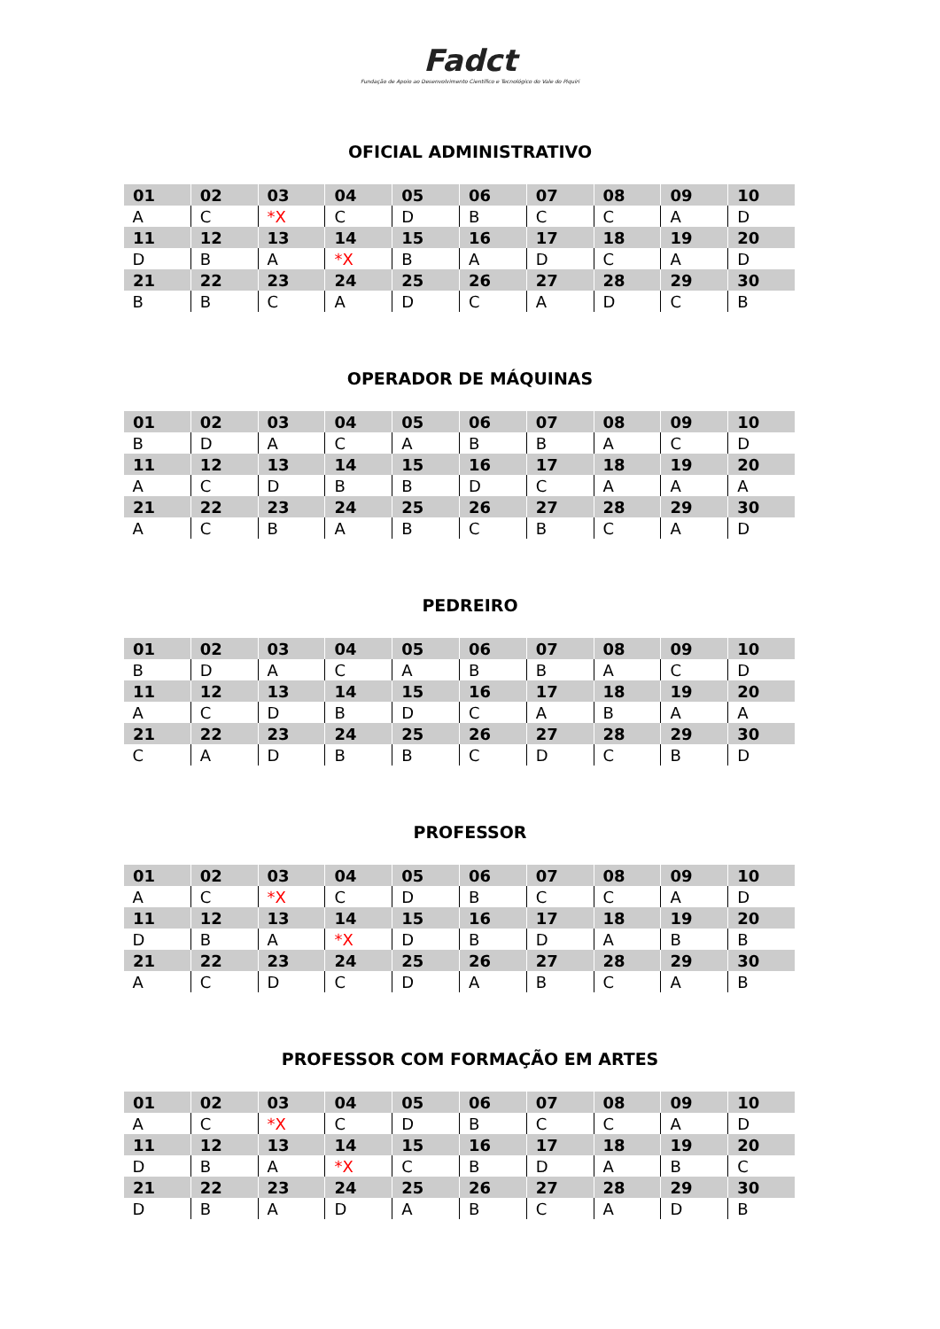Fadct
Fundação de Apoio ao Desenvolvimento Científico e Tecnológico do Vale do Piquiri
OFICIAL ADMINISTRATIVO
| 01 | 02 | 03 | 04 | 05 | 06 | 07 | 08 | 09 | 10 |
| A | C | *X | C | D | B | C | C | A | D |
| 11 | 12 | 13 | 14 | 15 | 16 | 17 | 18 | 19 | 20 |
| D | B | A | *X | B | A | D | C | A | D |
| 21 | 22 | 23 | 24 | 25 | 26 | 27 | 28 | 29 | 30 |
| B | B | C | A | D | C | A | D | C | B |
OPERADOR DE MÁQUINAS
| 01 | 02 | 03 | 04 | 05 | 06 | 07 | 08 | 09 | 10 |
| B | D | A | C | A | B | B | A | C | D |
| 11 | 12 | 13 | 14 | 15 | 16 | 17 | 18 | 19 | 20 |
| A | C | D | B | B | D | C | A | A | A |
| 21 | 22 | 23 | 24 | 25 | 26 | 27 | 28 | 29 | 30 |
| A | C | B | A | B | C | B | C | A | D |
PEDREIRO
| 01 | 02 | 03 | 04 | 05 | 06 | 07 | 08 | 09 | 10 |
| B | D | A | C | A | B | B | A | C | D |
| 11 | 12 | 13 | 14 | 15 | 16 | 17 | 18 | 19 | 20 |
| A | C | D | B | D | C | A | B | A | A |
| 21 | 22 | 23 | 24 | 25 | 26 | 27 | 28 | 29 | 30 |
| C | A | D | B | B | C | D | C | B | D |
PROFESSOR
| 01 | 02 | 03 | 04 | 05 | 06 | 07 | 08 | 09 | 10 |
| A | C | *X | C | D | B | C | C | A | D |
| 11 | 12 | 13 | 14 | 15 | 16 | 17 | 18 | 19 | 20 |
| D | B | A | *X | D | B | D | A | B | B |
| 21 | 22 | 23 | 24 | 25 | 26 | 27 | 28 | 29 | 30 |
| A | C | D | C | D | A | B | C | A | B |
PROFESSOR COM FORMAÇÃO EM ARTES
| 01 | 02 | 03 | 04 | 05 | 06 | 07 | 08 | 09 | 10 |
| A | C | *X | C | D | B | C | C | A | D |
| 11 | 12 | 13 | 14 | 15 | 16 | 17 | 18 | 19 | 20 |
| D | B | A | *X | C | B | D | A | B | C |
| 21 | 22 | 23 | 24 | 25 | 26 | 27 | 28 | 29 | 30 |
| D | B | A | D | A | B | C | A | D | B |